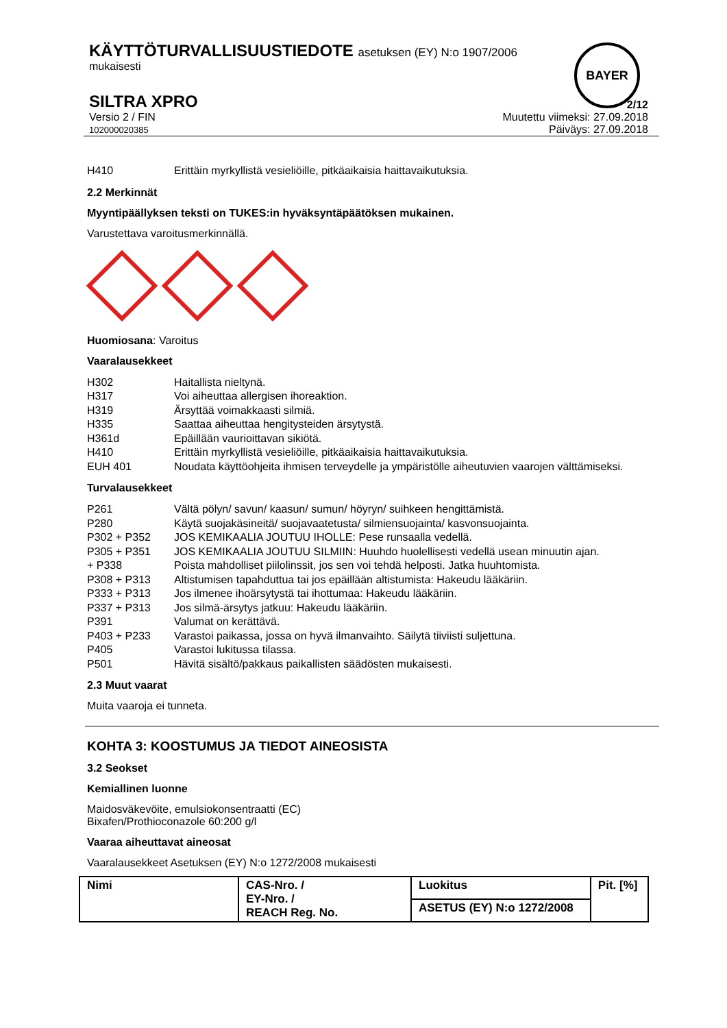BAYER
KÄYTTÖTURVALLISUUSTIEDOTE asetuksen (EY) N:o 1907/2006
mukaisesti
SILTRA XPRO
2/12
Versio 2 / FIN
102000020385
Muutettu viimeksi: 27.09.2018
Päiväys: 27.09.2018
| H410 | Erittäin myrkyllistä vesieliöille, pitkäaikaisia haittavaikutuksia. |
2.2 Merkinnät
Myyntipäällyksen teksti on TUKES:in hyväksyntäpäätöksen mukainen.
Varustettava varoitusmerkinnällä.
Huomiosana: Varoitus
Vaaralausekkeet
| H302 | Haitallista nieltynä. |
| H317 | Voi aiheuttaa allergisen ihoreaktion. |
| H319 | Ärsyttää voimakkaasti silmiä. |
| H335 | Saattaa aiheuttaa hengitysteiden ärsytystä. |
| H361d | Epäillään vaurioittavan sikiötä. |
| H410 | Erittäin myrkyllistä vesieliöille, pitkäaikaisia haittavaikutuksia. |
| EUH 401 | Noudata käyttöohjeita ihmisen terveydelle ja ympäristölle aiheutuvien vaarojen välttämiseksi. |
Turvalausekkeet
| P261 | Vältä pölyn/ savun/ kaasun/ sumun/ höyryn/ suihkeen hengittämistä. |
| P280 | Käytä suojakäsineitä/ suojavaatetusta/ silmiensuojainta/ kasvonsuojainta. |
| P302 + P352 | JOS KEMIKAALIA JOUTUU IHOLLE: Pese runsaalla vedellä. |
| P305 + P351 | JOS KEMIKAALIA JOUTUU SILMIIN: Huuhdo huolellisesti vedellä usean minuutin ajan. |
| + P338 | Poista mahdolliset piilolinssit, jos sen voi tehdä helposti. Jatka huuhtomista. |
| P308 + P313 | Altistumisen tapahduttua tai jos epäillään altistumista: Hakeudu lääkäriin. |
| P333 + P313 | Jos ilmenee ihoärsytystä tai ihottumaa: Hakeudu lääkäriin. |
| P337 + P313 | Jos silmä-ärsytys jatkuu: Hakeudu lääkäriin. |
| P391 | Valumat on kerättävä. |
| P403 + P233 | Varastoi paikassa, jossa on hyvä ilmanvaihto. Säilytä tiiviisti suljettuna. |
| P405 | Varastoi lukitussa tilassa. |
| P501 | Hävitä sisältö/pakkaus paikallisten säädösten mukaisesti. |
2.3 Muut vaarat
Muita vaaroja ei tunneta.
KOHTA 3: KOOSTUMUS JA TIEDOT AINEOSISTA
3.2 Seokset
Kemiallinen luonne
Maidosväkevöite, emulsiokonsentraatti (EC)
Bixafen/Prothioconazole 60:200 g/l
Vaaraa aiheuttavat aineosat
Vaaralausekkeet Asetuksen (EY) N:o 1272/2008 mukaisesti
| Nimi | CAS-Nro. / EY-Nro. / REACH Reg. No. | Luokitus | Pit. [%] |
| --- | --- | --- | --- |
| | | ASETUS (EY) N:o 1272/2008 | |